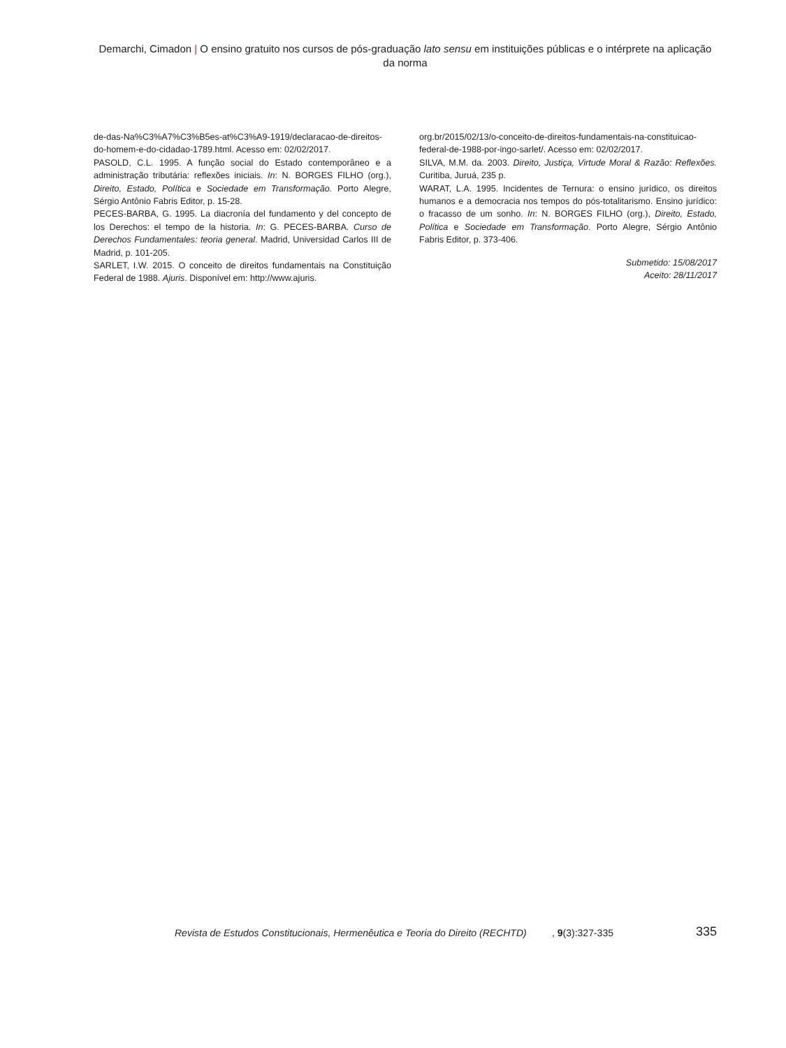Demarchi, Cimadon | O ensino gratuito nos cursos de pós-graduação lato sensu em instituições públicas e o intérprete na aplicação da norma
de-das-Na%C3%A7%C3%B5es-at%C3%A9-1919/declaracao-de-direitos-do-homem-e-do-cidadao-1789.html. Acesso em: 02/02/2017.
PASOLD, C.L. 1995. A função social do Estado contemporâneo e a administração tributária: reflexões iniciais. In: N. BORGES FILHO (org.), Direito, Estado, Política e Sociedade em Transformação. Porto Alegre, Sérgio Antônio Fabris Editor, p. 15-28.
PECES-BARBA, G. 1995. La diacronía del fundamento y del concepto de los Derechos: el tempo de la historia. In: G. PECES-BARBA. Curso de Derechos Fundamentales: teoria general. Madrid, Universidad Carlos III de Madrid, p. 101-205.
SARLET, I.W. 2015. O conceito de direitos fundamentais na Constituição Federal de 1988. Ajuris. Disponível em: http://www.ajuris.
org.br/2015/02/13/o-conceito-de-direitos-fundamentais-na-constituicao-federal-de-1988-por-ingo-sarlet/. Acesso em: 02/02/2017.
SILVA, M.M. da. 2003. Direito, Justiça, Virtude Moral & Razão: Reflexões. Curitiba, Juruá, 235 p.
WARAT, L.A. 1995. Incidentes de Ternura: o ensino jurídico, os direitos humanos e a democracia nos tempos do pós-totalitarismo. Ensino jurídico: o fracasso de um sonho. In: N. BORGES FILHO (org.), Direito, Estado, Política e Sociedade em Transformação. Porto Alegre, Sérgio Antônio Fabris Editor, p. 373-406.
Submetido: 15/08/2017
Aceito: 28/11/2017
Revista de Estudos Constitucionais, Hermenêutica e Teoria do Direito (RECHTD), 9(3):327-335 335